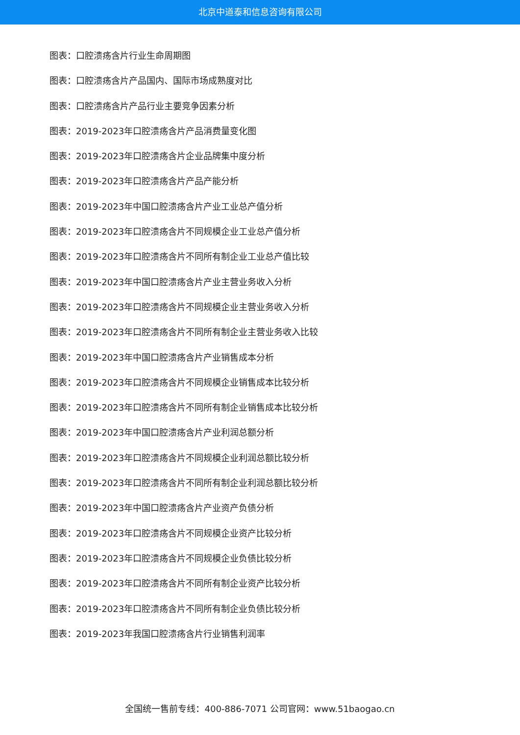北京中道泰和信息咨询有限公司
图表：口腔溃疡含片行业生命周期图
图表：口腔溃疡含片产品国内、国际市场成熟度对比
图表：口腔溃疡含片产品行业主要竞争因素分析
图表：2019-2023年口腔溃疡含片产品消费量变化图
图表：2019-2023年口腔溃疡含片企业品牌集中度分析
图表：2019-2023年口腔溃疡含片产品产能分析
图表：2019-2023年中国口腔溃疡含片产业工业总产值分析
图表：2019-2023年口腔溃疡含片不同规模企业工业总产值分析
图表：2019-2023年口腔溃疡含片不同所有制企业工业总产值比较
图表：2019-2023年中国口腔溃疡含片产业主营业务收入分析
图表：2019-2023年口腔溃疡含片不同规模企业主营业务收入分析
图表：2019-2023年口腔溃疡含片不同所有制企业主营业务收入比较
图表：2019-2023年中国口腔溃疡含片产业销售成本分析
图表：2019-2023年口腔溃疡含片不同规模企业销售成本比较分析
图表：2019-2023年口腔溃疡含片不同所有制企业销售成本比较分析
图表：2019-2023年中国口腔溃疡含片产业利润总额分析
图表：2019-2023年口腔溃疡含片不同规模企业利润总额比较分析
图表：2019-2023年口腔溃疡含片不同所有制企业利润总额比较分析
图表：2019-2023年中国口腔溃疡含片产业资产负债分析
图表：2019-2023年口腔溃疡含片不同规模企业资产比较分析
图表：2019-2023年口腔溃疡含片不同规模企业负债比较分析
图表：2019-2023年口腔溃疡含片不同所有制企业资产比较分析
图表：2019-2023年口腔溃疡含片不同所有制企业负债比较分析
图表：2019-2023年我国口腔溃疡含片行业销售利润率
全国统一售前专线：400-886-7071 公司官网：www.51baogao.cn